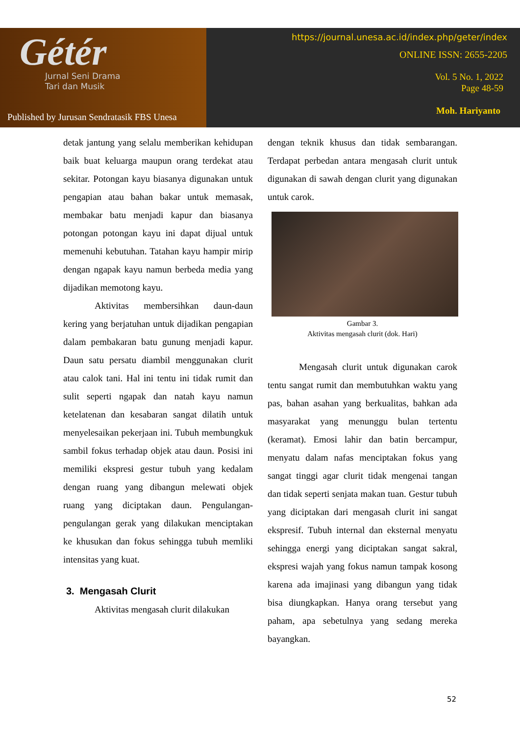Gétér
Jurnal Seni Drama
Tari dan Musik
Published by Jurusan Sendratasik FBS Unesa
https://journal.unesa.ac.id/index.php/geter/index
ONLINE ISSN: 2655-2205
Vol. 5 No. 1, 2022
Page 48-59
Moh. Hariyanto
detak jantung yang selalu memberikan kehidupan baik buat keluarga maupun orang terdekat atau sekitar. Potongan kayu biasanya digunakan untuk pengapian atau bahan bakar untuk memasak, membakar batu menjadi kapur dan biasanya potongan potongan kayu ini dapat dijual untuk memenuhi kebutuhan. Tatahan kayu hampir mirip dengan ngapak kayu namun berbeda media yang dijadikan memotong kayu.
Aktivitas membersihkan daun-daun kering yang berjatuhan untuk dijadikan pengapian dalam pembakaran batu gunung menjadi kapur. Daun satu persatu diambil menggunakan clurit atau calok tani. Hal ini tentu ini tidak rumit dan sulit seperti ngapak dan natah kayu namun ketelatenan dan kesabaran sangat dilatih untuk menyelesaikan pekerjaan ini. Tubuh membungkuk sambil fokus terhadap objek atau daun. Posisi ini memiliki ekspresi gestur tubuh yang kedalam dengan ruang yang dibangun melewati objek ruang yang diciptakan daun. Pengulangan-pengulangan gerak yang dilakukan menciptakan ke khusukan dan fokus sehingga tubuh memliki intensitas yang kuat.
3. Mengasah Clurit
Aktivitas mengasah clurit dilakukan
dengan teknik khusus dan tidak sembarangan. Terdapat perbedan antara mengasah clurit untuk digunakan di sawah dengan clurit yang digunakan untuk carok.
Gambar 3.
Aktivitas mengasah clurit (dok. Hari)
Mengasah clurit untuk digunakan carok tentu sangat rumit dan membutuhkan waktu yang pas, bahan asahan yang berkualitas, bahkan ada masyarakat yang menunggu bulan tertentu (keramat). Emosi lahir dan batin bercampur, menyatu dalam nafas menciptakan fokus yang sangat tinggi agar clurit tidak mengenai tangan dan tidak seperti senjata makan tuan. Gestur tubuh yang diciptakan dari mengasah clurit ini sangat ekspresif. Tubuh internal dan eksternal menyatu sehingga energi yang diciptakan sangat sakral, ekspresi wajah yang fokus namun tampak kosong karena ada imajinasi yang dibangun yang tidak bisa diungkapkan. Hanya orang tersebut yang paham, apa sebetulnya yang sedang mereka bayangkan.
52